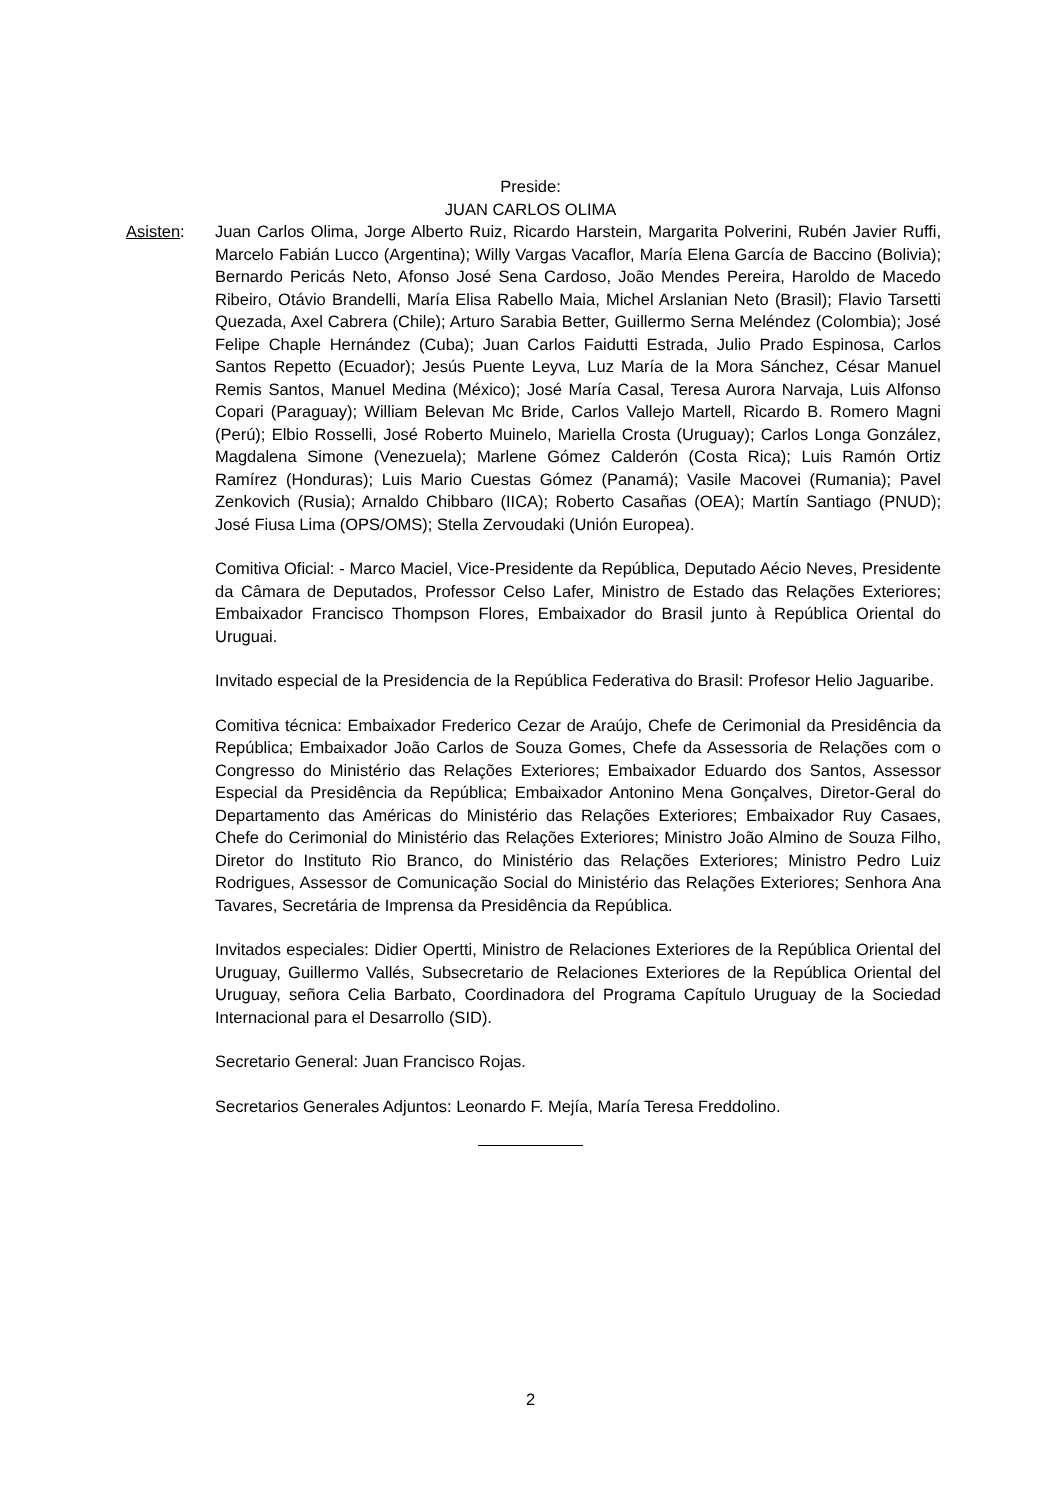Preside:
JUAN CARLOS OLIMA
Asisten: Juan Carlos Olima, Jorge Alberto Ruiz, Ricardo Harstein, Margarita Polverini, Rubén Javier Ruffi, Marcelo Fabián Lucco (Argentina); Willy Vargas Vacaflor, María Elena García de Baccino (Bolivia); Bernardo Pericás Neto, Afonso José Sena Cardoso, João Mendes Pereira, Haroldo de Macedo Ribeiro, Otávio Brandelli, María Elisa Rabello Maia, Michel Arslanian Neto (Brasil); Flavio Tarsetti Quezada, Axel Cabrera (Chile); Arturo Sarabia Better, Guillermo Serna Meléndez (Colombia); José Felipe Chaple Hernández (Cuba); Juan Carlos Faidutti Estrada, Julio Prado Espinosa, Carlos Santos Repetto (Ecuador); Jesús Puente Leyva, Luz María de la Mora Sánchez, César Manuel Remis Santos, Manuel Medina (México); José María Casal, Teresa Aurora Narvaja, Luis Alfonso Copari (Paraguay); William Belevan Mc Bride, Carlos Vallejo Martell, Ricardo B. Romero Magni (Perú); Elbio Rosselli, José Roberto Muinelo, Mariella Crosta (Uruguay); Carlos Longa González, Magdalena Simone (Venezuela); Marlene Gómez Calderón (Costa Rica); Luis Ramón Ortiz Ramírez (Honduras); Luis Mario Cuestas Gómez (Panamá); Vasile Macovei (Rumania); Pavel Zenkovich (Rusia); Arnaldo Chibbaro (IICA); Roberto Casañas (OEA); Martín Santiago (PNUD); José Fiusa Lima (OPS/OMS); Stella Zervoudaki (Unión Europea).
Comitiva Oficial: - Marco Maciel, Vice-Presidente da República, Deputado Aécio Neves, Presidente da Câmara de Deputados, Professor Celso Lafer, Ministro de Estado das Relações Exteriores; Embaixador Francisco Thompson Flores, Embaixador do Brasil junto à República Oriental do Uruguai.
Invitado especial de la Presidencia de la República Federativa do Brasil: Profesor Helio Jaguaribe.
Comitiva técnica: Embaixador Frederico Cezar de Araújo, Chefe de Cerimonial da Presidência da República; Embaixador João Carlos de Souza Gomes, Chefe da Assessoria de Relações com o Congresso do Ministério das Relações Exteriores; Embaixador Eduardo dos Santos, Assessor Especial da Presidência da República; Embaixador Antonino Mena Gonçalves, Diretor-Geral do Departamento das Américas do Ministério das Relações Exteriores; Embaixador Ruy Casaes, Chefe do Cerimonial do Ministério das Relações Exteriores; Ministro João Almino de Souza Filho, Diretor do Instituto Rio Branco, do Ministério das Relações Exteriores; Ministro Pedro Luiz Rodrigues, Assessor de Comunicação Social do Ministério das Relações Exteriores; Senhora Ana Tavares, Secretária de Imprensa da Presidência da República.
Invitados especiales: Didier Opertti, Ministro de Relaciones Exteriores de la República Oriental del Uruguay, Guillermo Vallés, Subsecretario de Relaciones Exteriores de la República Oriental del Uruguay, señora Celia Barbato, Coordinadora del Programa Capítulo Uruguay de la Sociedad Internacional para el Desarrollo (SID).
Secretario General: Juan Francisco Rojas.
Secretarios Generales Adjuntos: Leonardo F. Mejía, María Teresa Freddolino.
2